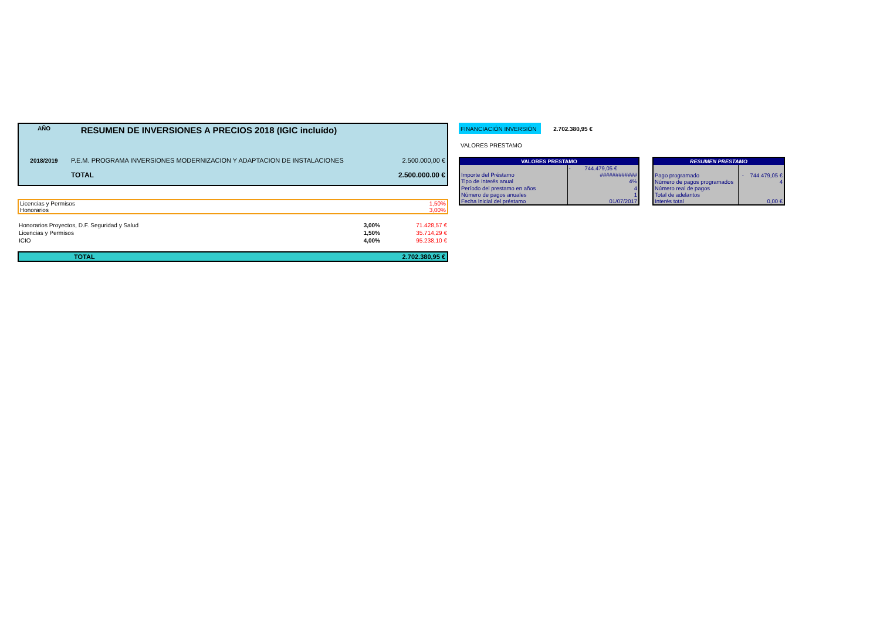| AÑO | RESUMEN DE INVERSIONES A PRECIOS 2018 (IGIC incluído) | |
| 2018/2019 | P.E.M. PROGRAMA INVERSIONES MODERNIZACION Y ADAPTACION DE INSTALACIONES | 2.500.000,00 € |
| | TOTAL | 2.500.000.00 € |
| Licencias y Permisos | 1,50% |
| Honorarios | 3,00% |
| Honorarios Proyectos, D.F. Seguridad y Salud | 3,00% | 71.428,57 € |
| Licencias y Permisos | 1,50% | 35.714,29 € |
| ICIO | 4,00% | 95.238,10 € |
| TOTAL | 2.702.380,95 € |
FINANCIACIÓN INVERSIÓN 2.702.380,95 €
VALORES PRESTAMO
| VALORES PRESTAMO | |
| --- | --- |
| | - 744.479,05 € |
| Importe del Préstamo | ############ |
| Tipo de Interés anual | 4% |
| Período del prestamo en años | 4 |
| Número de pagos anuales | 1 |
| Fecha inicial del préstamo | 01/07/2017 |
| RESUMEN PRESTAMO | |
| --- | --- |
| Pago programado | - 744.479,05 € |
| Número de pagos programados | 4 |
| Número real de pagos | |
| Total de adelantos | |
| Interés total | 0,00 € |